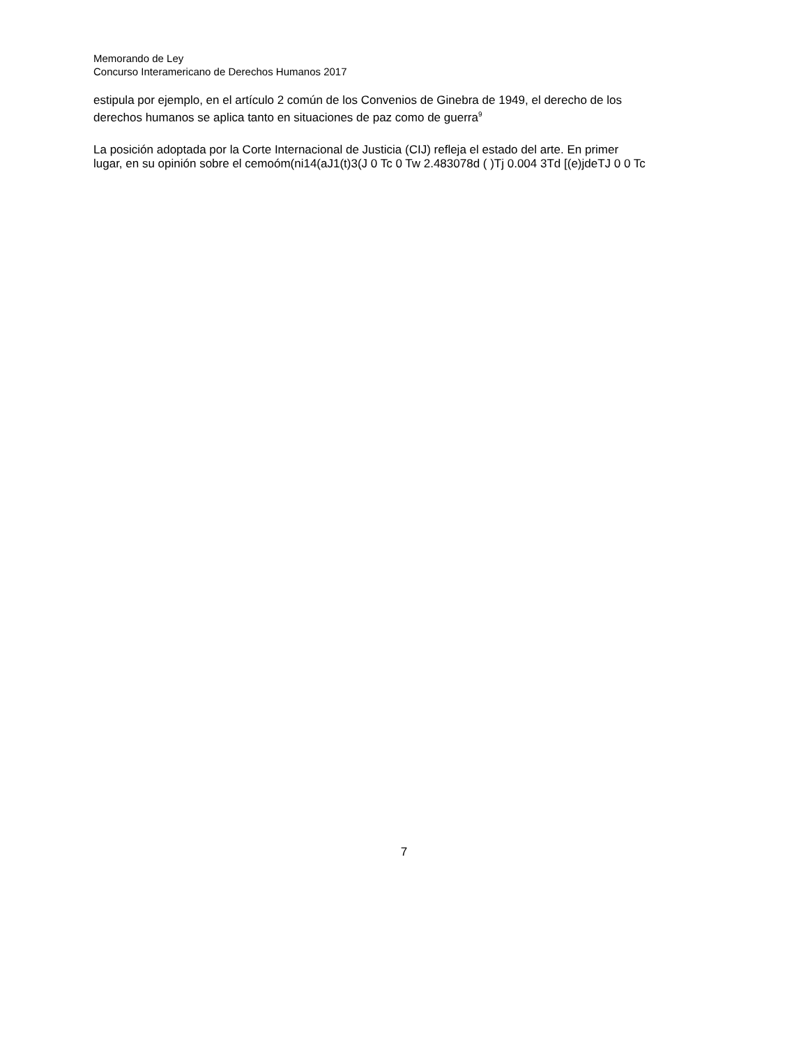Memorando de Ley
Concurso Interamericano de Derechos Humanos 2017
estipula por ejemplo, en el artículo 2 común de los Convenios de Ginebra de 1949, el derecho de los
derechos humanos se aplica tanto en situaciones de paz como de guerra<sup>9</sup>
La posición adoptada por la Corte Internacional de Justicia (CIJ) refleja el estado del arte. En primer
lugar, en su opinión sobre el cemoóm(ni14(aJ1(t)3(J 0 Tc 0 Tw 2.483078d ( )Tj 0.004 3Td [(e)jdeTJ 0 0 Tc
7